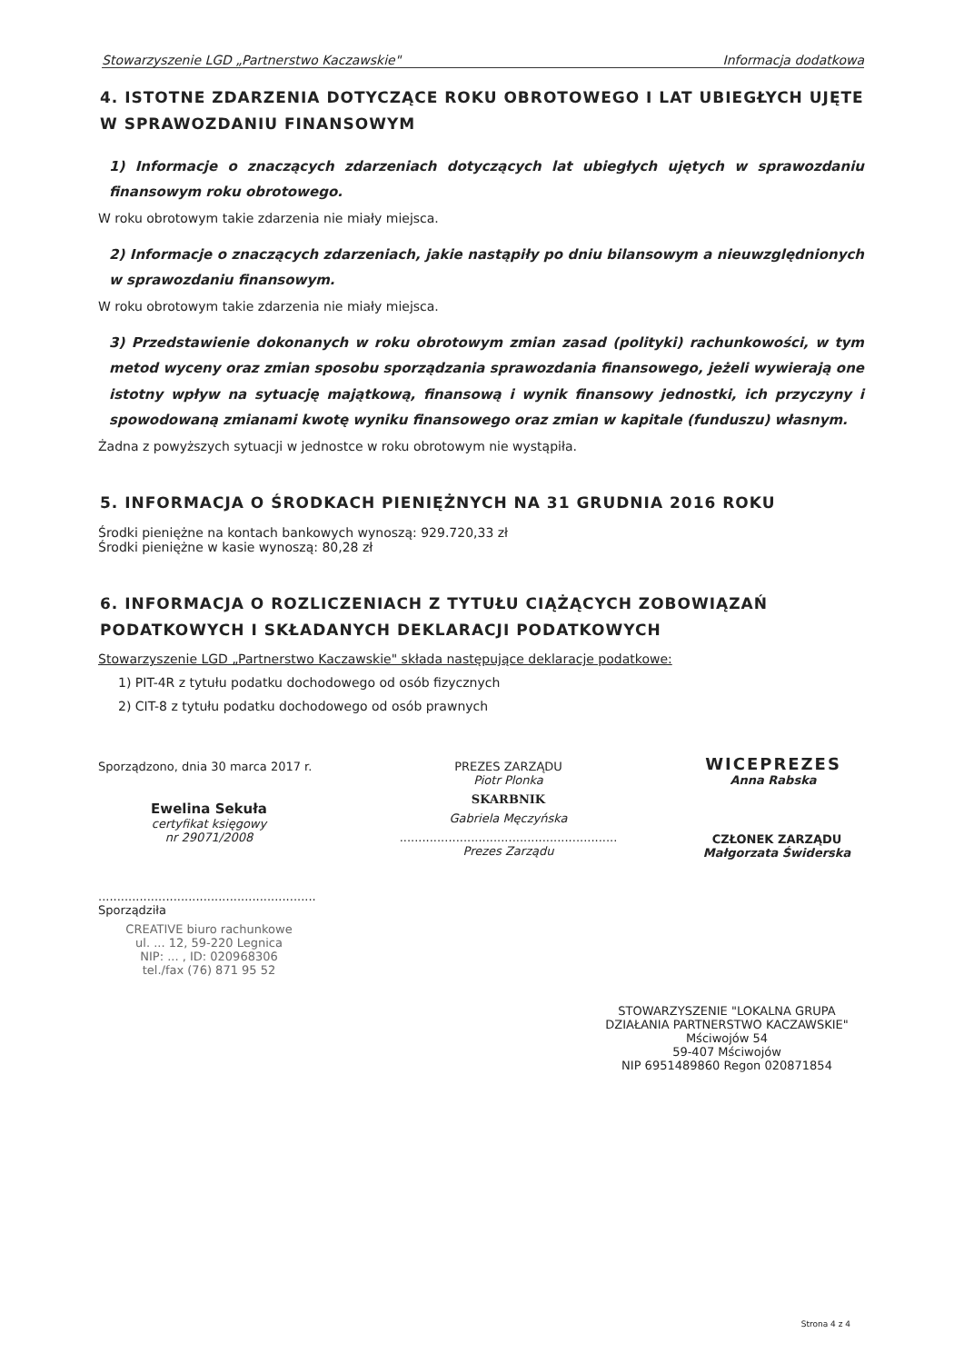Stowarzyszenie LGD „Partnerstwo Kaczawskie" Informacja dodatkowa
4. ISTOTNE ZDARZENIA DOTYCZĄCE ROKU OBROTOWEGO I LAT UBIEGŁYCH UJĘTE W SPRAWOZDANIU FINANSOWYM
1) Informacje o znaczących zdarzeniach dotyczących lat ubiegłych ujętych w sprawozdaniu finansowym roku obrotowego.
W roku obrotowym takie zdarzenia nie miały miejsca.
2) Informacje o znaczących zdarzeniach, jakie nastąpiły po dniu bilansowym a nieuwzględnionych w sprawozdaniu finansowym.
W roku obrotowym takie zdarzenia nie miały miejsca.
3) Przedstawienie dokonanych w roku obrotowym zmian zasad (polityki) rachunkowości, w tym metod wyceny oraz zmian sposobu sporządzania sprawozdania finansowego, jeżeli wywierają one istotny wpływ na sytuację majątkową, finansową i wynik finansowy jednostki, ich przyczyny i spowodowaną zmianami kwotę wyniku finansowego oraz zmian w kapitale (funduszu) własnym.
Żadna z powyższych sytuacji w jednostce w roku obrotowym nie wystąpiła.
5. INFORMACJA O ŚRODKACH PIENIĘŻNYCH NA 31 GRUDNIA 2016 ROKU
Środki pieniężne na kontach bankowych wynoszą: 929.720,33 zł
Środki pieniężne w kasie wynoszą: 80,28 zł
6. INFORMACJA O ROZLICZENIACH Z TYTUŁU CIĄŻĄCYCH ZOBOWIĄZAŃ PODATKOWYCH I SKŁADANYCH DEKLARACJI PODATKOWYCH
Stowarzyszenie LGD „Partnerstwo Kaczawskie" składa następujące deklaracje podatkowe:
1) PIT-4R z tytułu podatku dochodowego od osób fizycznych
2) CIT-8 z tytułu podatku dochodowego od osób prawnych
Sporządzono, dnia 30 marca 2017 r.
Ewelina Sekuła
certyfikat księgowy
nr 29071/2008
..........................................................
Sporządziła
CREATIVE biuro rachunkowe
ul. ... 12, 59-220 Legnica
NIP: ... , ID: 020968306
tel./fax (76) 871 95 52
PREZES ZARZĄDU
Piotr Plonka
SKARBNIK
Gabriela Męczyńska
..........................................................
Prezes Zarządu
WICEPREZES
Anna Rabska
CZŁONEK ZARZĄDU
Małgorzata Świderska
STOWARZYSZENIE "LOKALNA GRUPA DZIAŁANIA PARTNERSTWO KACZAWSKIE"
Mściwojów 54
59-407 Mściwojów
NIP 6951489860 Regon 020871854
Strona 4 z 4